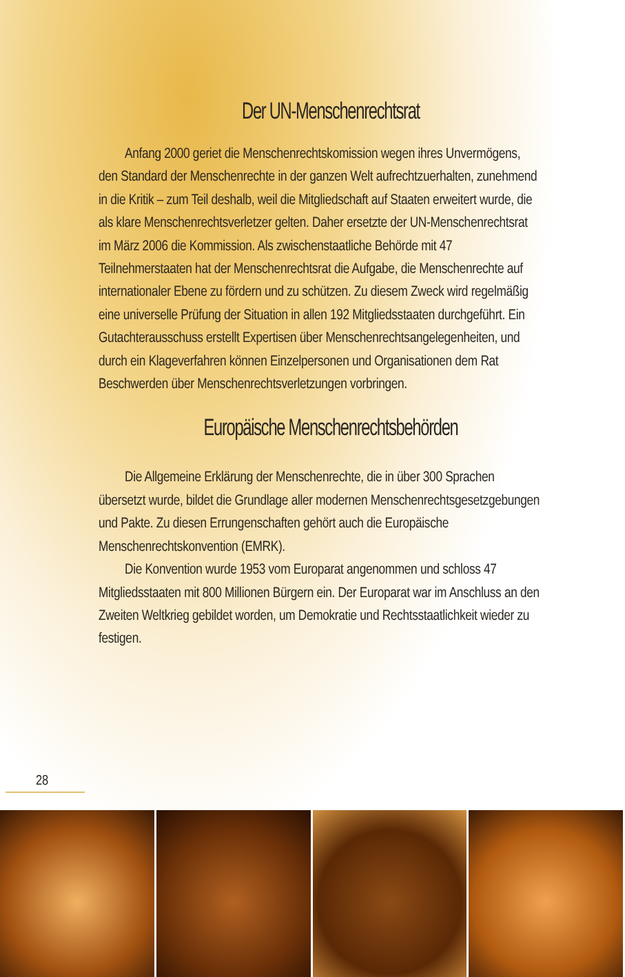Der UN-Menschenrechtsrat
Anfang 2000 geriet die Menschenrechtskomission wegen ihres Unvermögens, den Standard der Menschenrechte in der ganzen Welt aufrechtzuerhalten, zunehmend in die Kritik – zum Teil deshalb, weil die Mitgliedschaft auf Staaten erweitert wurde, die als klare Menschenrechtsverletzer gelten. Daher ersetzte der UN-Menschenrechtsrat im März 2006 die Kommission. Als zwischenstaatliche Behörde mit 47 Teilnehmerstaaten hat der Menschenrechtsrat die Aufgabe, die Menschenrechte auf internationaler Ebene zu fördern und zu schützen. Zu diesem Zweck wird regelmäßig eine universelle Prüfung der Situation in allen 192 Mitgliedsstaaten durchgeführt. Ein Gutachterausschuss erstellt Expertisen über Menschenrechtsangelegenheiten, und durch ein Klageverfahren können Einzelpersonen und Organisationen dem Rat Beschwerden über Menschenrechtsverletzungen vorbringen.
Europäische Menschenrechtsbehörden
Die Allgemeine Erklärung der Menschenrechte, die in über 300 Sprachen übersetzt wurde, bildet die Grundlage aller modernen Menschenrechtsgesetzgebungen und Pakte. Zu diesen Errungenschaften gehört auch die Europäische Menschenrechtskonvention (EMRK).
Die Konvention wurde 1953 vom Europarat angenommen und schloss 47 Mitgliedsstaaten mit 800 Millionen Bürgern ein. Der Europarat war im Anschluss an den Zweiten Weltkrieg gebildet worden, um Demokratie und Rechtsstaatlichkeit wieder zu festigen.
28